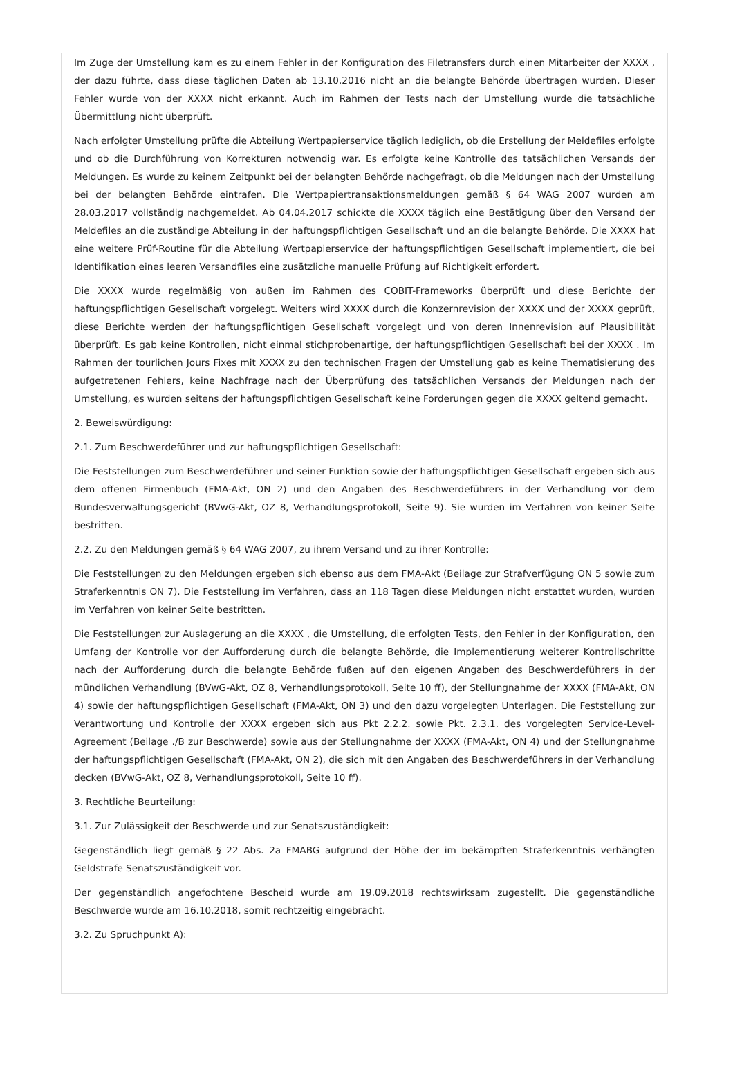Im Zuge der Umstellung kam es zu einem Fehler in der Konfiguration des Filetransfers durch einen Mitarbeiter der XXXX , der dazu führte, dass diese täglichen Daten ab 13.10.2016 nicht an die belangte Behörde übertragen wurden. Dieser Fehler wurde von der XXXX nicht erkannt. Auch im Rahmen der Tests nach der Umstellung wurde die tatsächliche Übermittlung nicht überprüft.
Nach erfolgter Umstellung prüfte die Abteilung Wertpapierservice täglich lediglich, ob die Erstellung der Meldefiles erfolgte und ob die Durchführung von Korrekturen notwendig war. Es erfolgte keine Kontrolle des tatsächlichen Versands der Meldungen. Es wurde zu keinem Zeitpunkt bei der belangten Behörde nachgefragt, ob die Meldungen nach der Umstellung bei der belangten Behörde eintrafen. Die Wertpapiertransaktionsmeldungen gemäß § 64 WAG 2007 wurden am 28.03.2017 vollständig nachgemeldet. Ab 04.04.2017 schickte die XXXX täglich eine Bestätigung über den Versand der Meldefiles an die zuständige Abteilung in der haftungspflichtigen Gesellschaft und an die belangte Behörde. Die XXXX hat eine weitere Prüf-Routine für die Abteilung Wertpapierservice der haftungspflichtigen Gesellschaft implementiert, die bei Identifikation eines leeren Versandfiles eine zusätzliche manuelle Prüfung auf Richtigkeit erfordert.
Die XXXX wurde regelmäßig von außen im Rahmen des COBIT-Frameworks überprüft und diese Berichte der haftungspflichtigen Gesellschaft vorgelegt. Weiters wird XXXX durch die Konzernrevision der XXXX und der XXXX geprüft, diese Berichte werden der haftungspflichtigen Gesellschaft vorgelegt und von deren Innenrevision auf Plausibilität überprüft. Es gab keine Kontrollen, nicht einmal stichprobenartige, der haftungspflichtigen Gesellschaft bei der XXXX . Im Rahmen der tourlichen Jours Fixes mit XXXX zu den technischen Fragen der Umstellung gab es keine Thematisierung des aufgetretenen Fehlers, keine Nachfrage nach der Überprüfung des tatsächlichen Versands der Meldungen nach der Umstellung, es wurden seitens der haftungspflichtigen Gesellschaft keine Forderungen gegen die XXXX geltend gemacht.
2. Beweiswürdigung:
2.1. Zum Beschwerdeführer und zur haftungspflichtigen Gesellschaft:
Die Feststellungen zum Beschwerdeführer und seiner Funktion sowie der haftungspflichtigen Gesellschaft ergeben sich aus dem offenen Firmenbuch (FMA-Akt, ON 2) und den Angaben des Beschwerdeführers in der Verhandlung vor dem Bundesverwaltungsgericht (BVwG-Akt, OZ 8, Verhandlungsprotokoll, Seite 9). Sie wurden im Verfahren von keiner Seite bestritten.
2.2. Zu den Meldungen gemäß § 64 WAG 2007, zu ihrem Versand und zu ihrer Kontrolle:
Die Feststellungen zu den Meldungen ergeben sich ebenso aus dem FMA-Akt (Beilage zur Strafverfügung ON 5 sowie zum Straferkenntnis ON 7). Die Feststellung im Verfahren, dass an 118 Tagen diese Meldungen nicht erstattet wurden, wurden im Verfahren von keiner Seite bestritten.
Die Feststellungen zur Auslagerung an die XXXX , die Umstellung, die erfolgten Tests, den Fehler in der Konfiguration, den Umfang der Kontrolle vor der Aufforderung durch die belangte Behörde, die Implementierung weiterer Kontrollschritte nach der Aufforderung durch die belangte Behörde fußen auf den eigenen Angaben des Beschwerdeführers in der mündlichen Verhandlung (BVwG-Akt, OZ 8, Verhandlungsprotokoll, Seite 10 ff), der Stellungnahme der XXXX (FMA-Akt, ON 4) sowie der haftungspflichtigen Gesellschaft (FMA-Akt, ON 3) und den dazu vorgelegten Unterlagen. Die Feststellung zur Verantwortung und Kontrolle der XXXX ergeben sich aus Pkt 2.2.2. sowie Pkt. 2.3.1. des vorgelegten Service-Level-Agreement (Beilage ./B zur Beschwerde) sowie aus der Stellungnahme der XXXX (FMA-Akt, ON 4) und der Stellungnahme der haftungspflichtigen Gesellschaft (FMA-Akt, ON 2), die sich mit den Angaben des Beschwerdeführers in der Verhandlung decken (BVwG-Akt, OZ 8, Verhandlungsprotokoll, Seite 10 ff).
3. Rechtliche Beurteilung:
3.1. Zur Zulässigkeit der Beschwerde und zur Senatszuständigkeit:
Gegenständlich liegt gemäß § 22 Abs. 2a FMABG aufgrund der Höhe der im bekämpften Straferkenntnis verhängten Geldstrafe Senatszuständigkeit vor.
Der gegenständlich angefochtene Bescheid wurde am 19.09.2018 rechtswirksam zugestellt. Die gegenständliche Beschwerde wurde am 16.10.2018, somit rechtzeitig eingebracht.
3.2. Zu Spruchpunkt A):